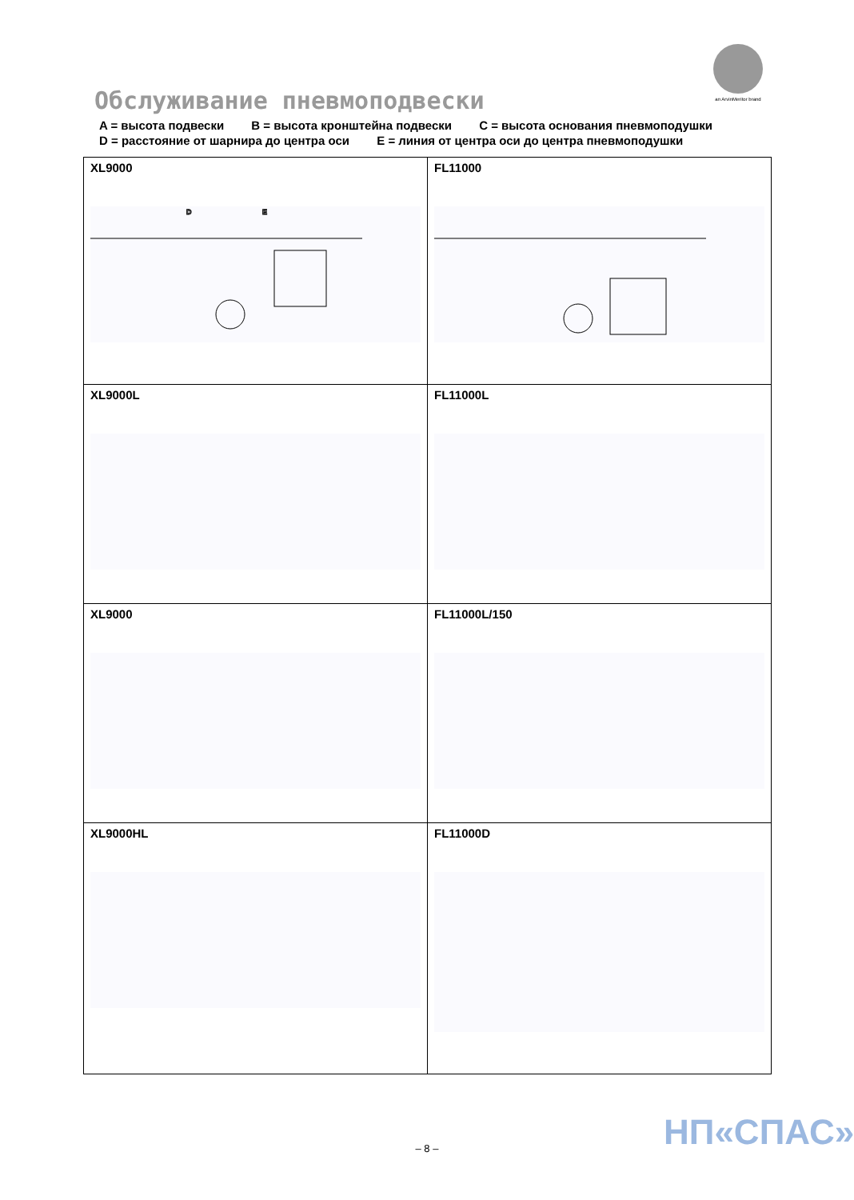an ArvinMeritor brand
Обслуживание пневмоподвески
A = высота подвески B = высота кронштейна подвески C = высота основания пневмоподушки
D = расстояние от шарнира до центра оси E = линия от центра оси до центра пневмоподушки
| XL9000 D E | FL11000 |
| XL9000L | FL11000L |
| XL9000 | FL11000L/150 |
| XL9000HL | FL11000D |
НП«СПАС»
– 8 –